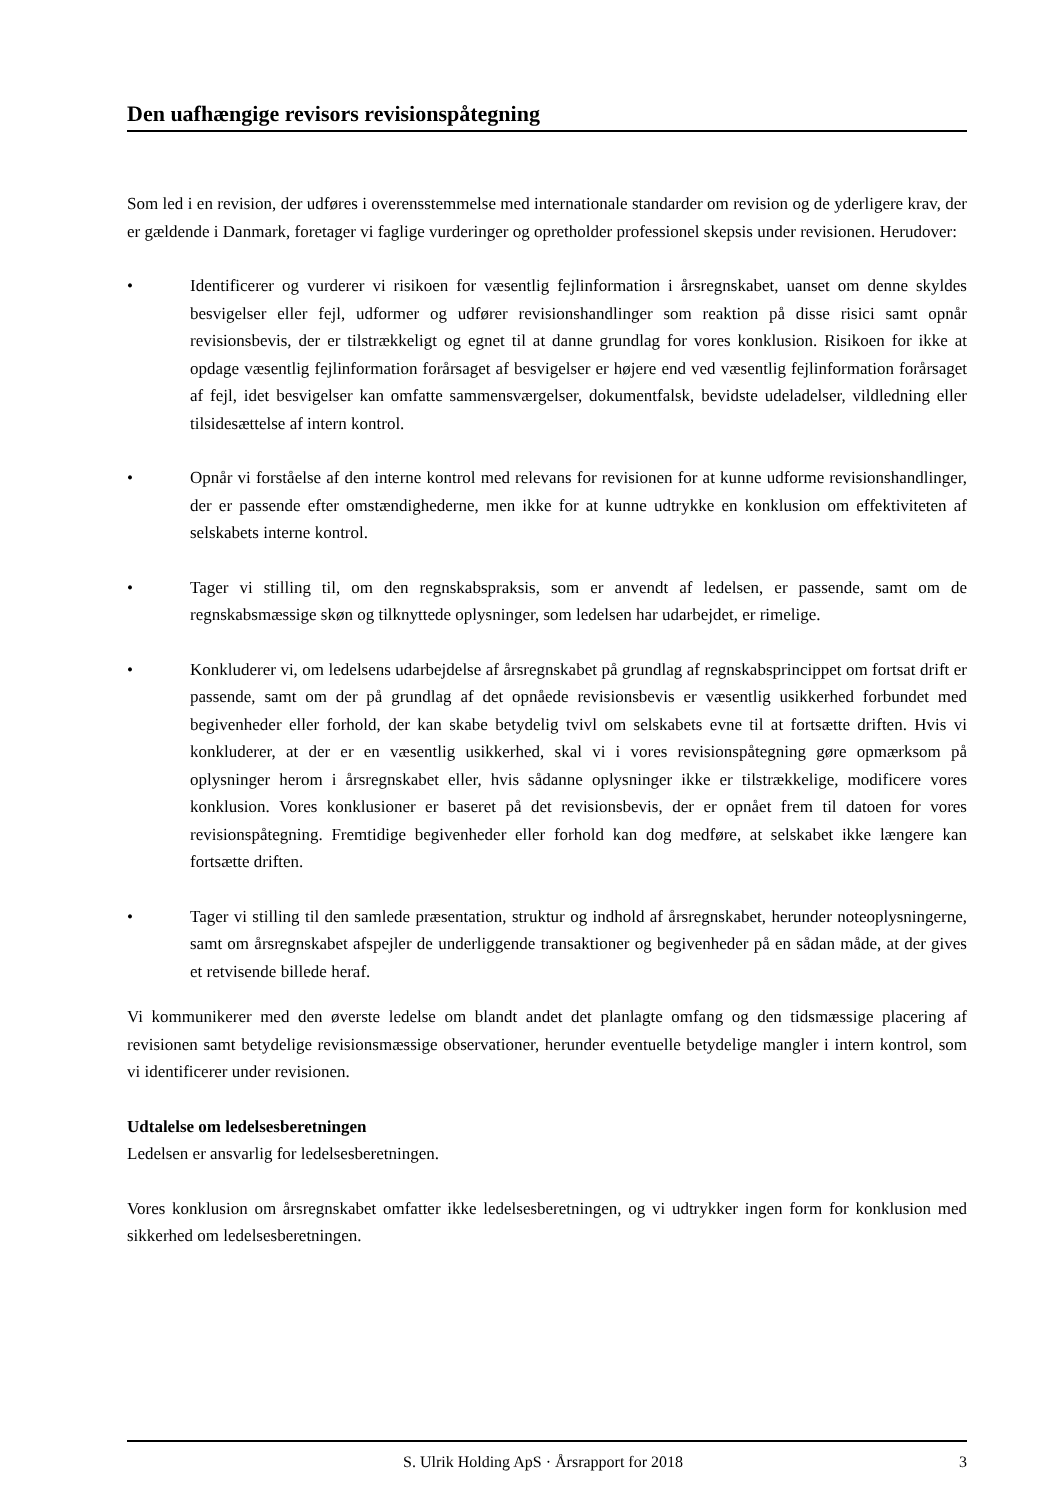Den uafhængige revisors revisionspåtegning
Som led i en revision, der udføres i overensstemmelse med internationale standarder om revision og de yderligere krav, der er gældende i Danmark, foretager vi faglige vurderinger og opretholder professionel skepsis under revisionen. Herudover:
• Identificerer og vurderer vi risikoen for væsentlig fejlinformation i årsregnskabet, uanset om denne skyldes besvigelser eller fejl, udformer og udfører revisionshandlinger som reaktion på disse risici samt opnår revisionsbevis, der er tilstrækkeligt og egnet til at danne grundlag for vores konklusion. Risikoen for ikke at opdage væsentlig fejlinformation forårsaget af besvigelser er højere end ved væsentlig fejlinformation forårsaget af fejl, idet besvigelser kan omfatte sammensværgelser, dokumentfalsk, bevidste udeladelser, vildledning eller tilsidesættelse af intern kontrol.
• Opnår vi forståelse af den interne kontrol med relevans for revisionen for at kunne udforme revisionshandlinger, der er passende efter omstændighederne, men ikke for at kunne udtrykke en konklusion om effektiviteten af selskabets interne kontrol.
• Tager vi stilling til, om den regnskabspraksis, som er anvendt af ledelsen, er passende, samt om de regnskabsmæssige skøn og tilknyttede oplysninger, som ledelsen har udarbejdet, er rimelige.
• Konkluderer vi, om ledelsens udarbejdelse af årsregnskabet på grundlag af regnskabsprincippet om fortsat drift er passende, samt om der på grundlag af det opnåede revisionsbevis er væsentlig usikkerhed forbundet med begivenheder eller forhold, der kan skabe betydelig tvivl om selskabets evne til at fortsætte driften. Hvis vi konkluderer, at der er en væsentlig usikkerhed, skal vi i vores revisionspåtegning gøre opmærksom på oplysninger herom i årsregnskabet eller, hvis sådanne oplysninger ikke er tilstrækkelige, modificere vores konklusion. Vores konklusioner er baseret på det revisionsbevis, der er opnået frem til datoen for vores revisionspåtegning. Fremtidige begivenheder eller forhold kan dog medføre, at selskabet ikke længere kan fortsætte driften.
• Tager vi stilling til den samlede præsentation, struktur og indhold af årsregnskabet, herunder noteoplysningerne, samt om årsregnskabet afspejler de underliggende transaktioner og begivenheder på en sådan måde, at der gives et retvisende billede heraf.
Vi kommunikerer med den øverste ledelse om blandt andet det planlagte omfang og den tidsmæssige placering af revisionen samt betydelige revisionsmæssige observationer, herunder eventuelle betydelige mangler i intern kontrol, som vi identificerer under revisionen.
Udtalelse om ledelsesberetningen
Ledelsen er ansvarlig for ledelsesberetningen.
Vores konklusion om årsregnskabet omfatter ikke ledelsesberetningen, og vi udtrykker ingen form for konklusion med sikkerhed om ledelsesberetningen.
S. Ulrik Holding ApS · Årsrapport for 2018 3